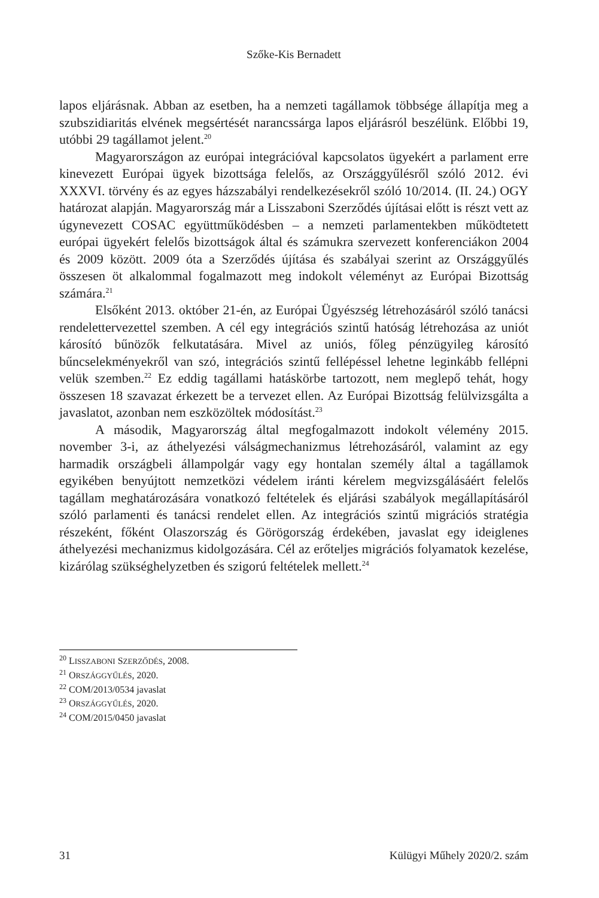Szőke-Kis Bernadett
lapos eljárásnak. Abban az esetben, ha a nemzeti tagállamok többsége állapítja meg a szubszidiaritás elvének megsértését narancssárga lapos eljárásról beszélünk. Előbbi 19, utóbbi 29 tagállamot jelent.<sup>20</sup>
Magyarországon az európai integrációval kapcsolatos ügyekért a parlament erre kinevezett Európai ügyek bizottsága felelős, az Országgyűlésről szóló 2012. évi XXXVI. törvény és az egyes házszabályi rendelkezésekről szóló 10/2014. (II. 24.) OGY határozat alapján. Magyarország már a Lisszaboni Szerződés újításai előtt is részt vett az úgynevezett COSAC együttműködésben – a nemzeti parlamentekben működtetett európai ügyekért felelős bizottságok által és számukra szervezett konferenciákon 2004 és 2009 között. 2009 óta a Szerződés újítása és szabályai szerint az Országgyűlés összesen öt alkalommal fogalmazott meg indokolt véleményt az Európai Bizottság számára.<sup>21</sup>
Elsőként 2013. október 21-én, az Európai Ügyészség létrehozásáról szóló tanácsi rendelettervezettel szemben. A cél egy integrációs szintű hatóság létrehozása az uniót károsító bűnözők felkutatására. Mivel az uniós, főleg pénzügyileg károsító bűncselekményekről van szó, integrációs szintű fellépéssel lehetne leginkább fellépni velük szemben.<sup>22</sup> Ez eddig tagállami hatáskörbe tartozott, nem meglepő tehát, hogy összesen 18 szavazat érkezett be a tervezet ellen. Az Európai Bizottság felülvizsgálta a javaslatot, azonban nem eszközöltek módosítást.<sup>23</sup>
A második, Magyarország által megfogalmazott indokolt vélemény 2015. november 3-i, az áthelyezési válságmechanizmus létrehozásáról, valamint az egy harmadik országbeli állampolgár vagy egy hontalan személy által a tagállamok egyikében benyújtott nemzetközi védelem iránti kérelem megvizsgálásáért felelős tagállam meghatározására vonatkozó feltételek és eljárási szabályok megállapításáról szóló parlamenti és tanácsi rendelet ellen. Az integrációs szintű migrációs stratégia részeként, főként Olaszország és Görögország érdekében, javaslat egy ideiglenes áthelyezési mechanizmus kidolgozására. Cél az erőteljes migrációs folyamatok kezelése, kizárólag szükséghelyzetben és szigorú feltételek mellett.<sup>24</sup>
<sup>20</sup> LISSZABONI SZERZŐDÉS, 2008.
<sup>21</sup> ORSZÁGGYŰLÉS, 2020.
<sup>22</sup> COM/2013/0534 javaslat
<sup>23</sup> ORSZÁGGYŰLÉS, 2020.
<sup>24</sup> COM/2015/0450 javaslat
31 Külügyi Műhely 2020/2. szám